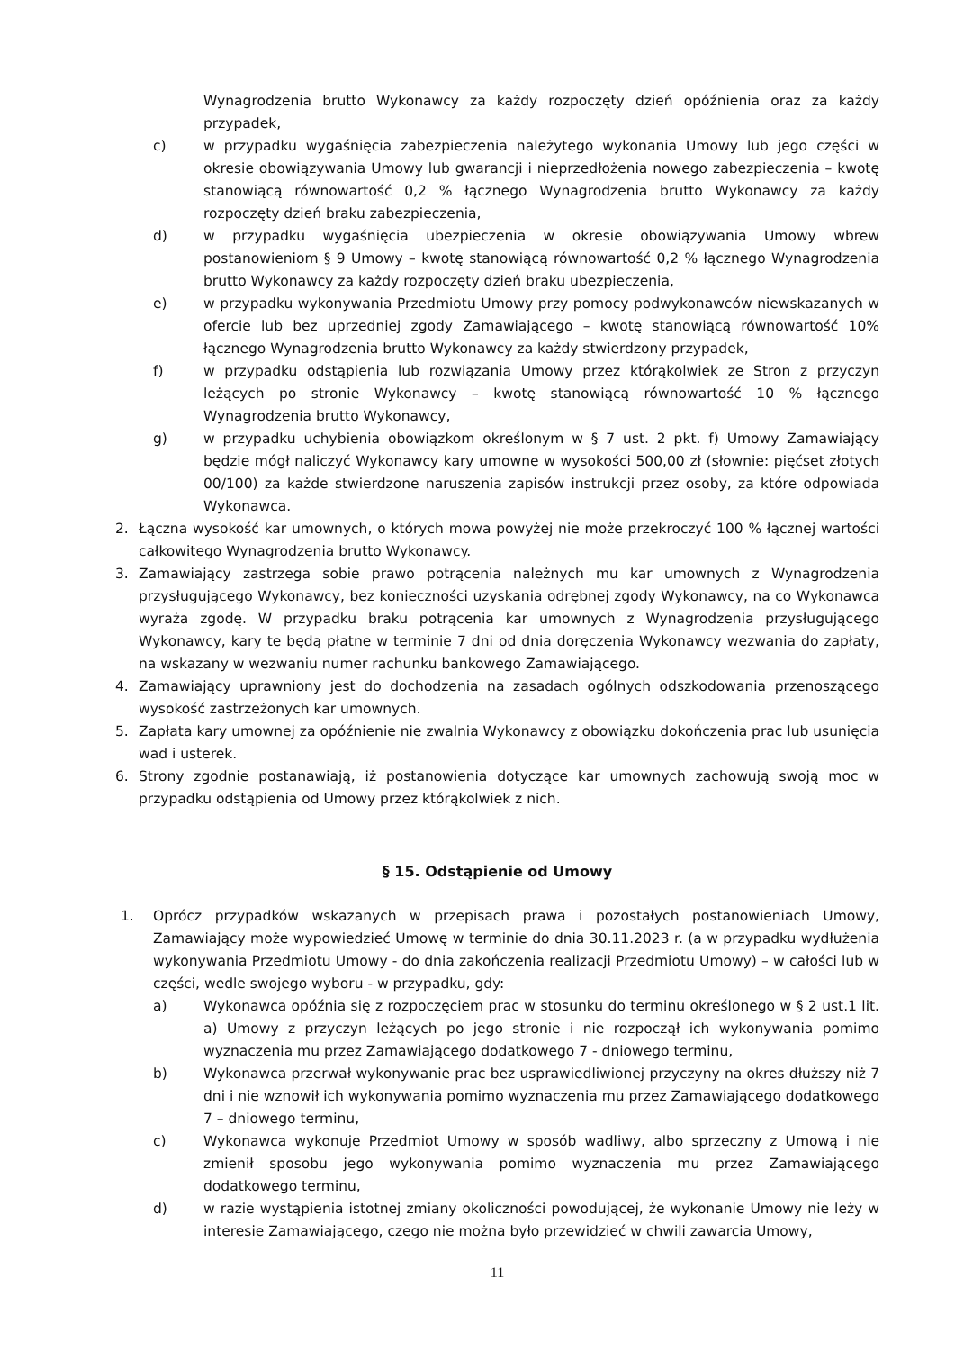Wynagrodzenia brutto Wykonawcy za każdy rozpoczęty dzień opóźnienia oraz za każdy przypadek,
c) w przypadku wygaśnięcia zabezpieczenia należytego wykonania Umowy lub jego części w okresie obowiązywania Umowy lub gwarancji i nieprzedłożenia nowego zabezpieczenia – kwotę stanowiącą równowartość 0,2 % łącznego Wynagrodzenia brutto Wykonawcy za każdy rozpoczęty dzień braku zabezpieczenia,
d) w przypadku wygaśnięcia ubezpieczenia w okresie obowiązywania Umowy wbrew postanowieniom § 9 Umowy – kwotę stanowiącą równowartość 0,2 % łącznego Wynagrodzenia brutto Wykonawcy za każdy rozpoczęty dzień braku ubezpieczenia,
e) w przypadku wykonywania Przedmiotu Umowy przy pomocy podwykonawców niewskazanych w ofercie lub bez uprzedniej zgody Zamawiającego – kwotę stanowiącą równowartość 10% łącznego Wynagrodzenia brutto Wykonawcy za każdy stwierdzony przypadek,
f) w przypadku odstąpienia lub rozwiązania Umowy przez którąkolwiek ze Stron z przyczyn leżących po stronie Wykonawcy – kwotę stanowiącą równowartość 10 % łącznego Wynagrodzenia brutto Wykonawcy,
g) w przypadku uchybienia obowiązkom określonym w § 7 ust. 2 pkt. f) Umowy Zamawiający będzie mógł naliczyć Wykonawcy kary umowne w wysokości 500,00 zł (słownie: pięćset złotych 00/100) za każde stwierdzone naruszenia zapisów instrukcji przez osoby, za które odpowiada Wykonawca.
2. Łączna wysokość kar umownych, o których mowa powyżej nie może przekroczyć 100 % łącznej wartości całkowitego Wynagrodzenia brutto Wykonawcy.
3. Zamawiający zastrzega sobie prawo potrącenia należnych mu kar umownych z Wynagrodzenia przysługującego Wykonawcy, bez konieczności uzyskania odrębnej zgody Wykonawcy, na co Wykonawca wyraża zgodę. W przypadku braku potrącenia kar umownych z Wynagrodzenia przysługującego Wykonawcy, kary te będą płatne w terminie 7 dni od dnia doręczenia Wykonawcy wezwania do zapłaty, na wskazany w wezwaniu numer rachunku bankowego Zamawiającego.
4. Zamawiający uprawniony jest do dochodzenia na zasadach ogólnych odszkodowania przenoszącego wysokość zastrzeżonych kar umownych.
5. Zapłata kary umownej za opóźnienie nie zwalnia Wykonawcy z obowiązku dokończenia prac lub usunięcia wad i usterek.
6. Strony zgodnie postanawiają, iż postanowienia dotyczące kar umownych zachowują swoją moc w przypadku odstąpienia od Umowy przez którąkolwiek z nich.
§ 15. Odstąpienie od Umowy
1. Oprócz przypadków wskazanych w przepisach prawa i pozostałych postanowieniach Umowy, Zamawiający może wypowiedzieć Umowę w terminie do dnia 30.11.2023 r. (a w przypadku wydłużenia wykonywania Przedmiotu Umowy - do dnia zakończenia realizacji Przedmiotu Umowy) – w całości lub w części, wedle swojego wyboru - w przypadku, gdy:
a) Wykonawca opóźnia się z rozpoczęciem prac w stosunku do terminu określonego w § 2 ust.1 lit. a) Umowy z przyczyn leżących po jego stronie i nie rozpoczął ich wykonywania pomimo wyznaczenia mu przez Zamawiającego dodatkowego 7 - dniowego terminu,
b) Wykonawca przerwał wykonywanie prac bez usprawiedliwionej przyczyny na okres dłuższy niż 7 dni i nie wznowił ich wykonywania pomimo wyznaczenia mu przez Zamawiającego dodatkowego 7 – dniowego terminu,
c) Wykonawca wykonuje Przedmiot Umowy w sposób wadliwy, albo sprzeczny z Umową i nie zmienił sposobu jego wykonywania pomimo wyznaczenia mu przez Zamawiającego dodatkowego terminu,
d) w razie wystąpienia istotnej zmiany okoliczności powodującej, że wykonanie Umowy nie leży w interesie Zamawiającego, czego nie można było przewidzieć w chwili zawarcia Umowy,
11